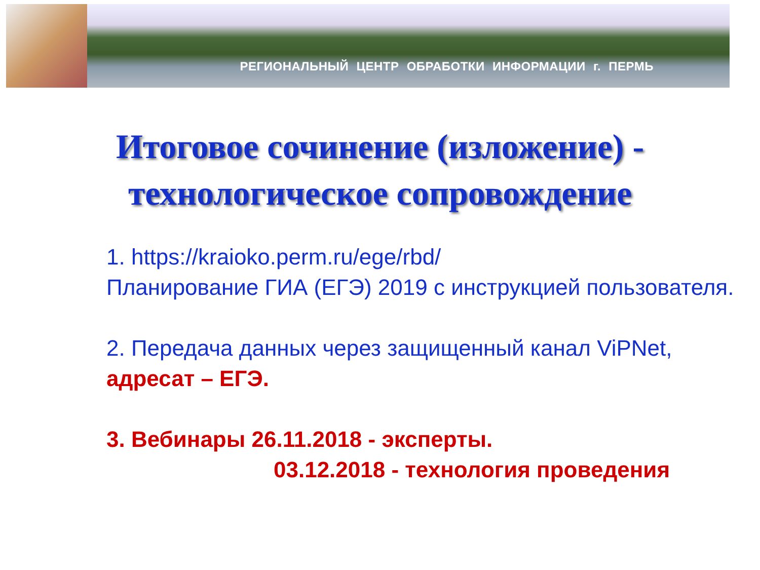РЕГИОНАЛЬНЫЙ ЦЕНТР ОБРАБОТКИ ИНФОРМАЦИИ г. ПЕРМЬ
Итоговое сочинение (изложение) -
технологическое сопровождение
1. https://kraioko.perm.ru/ege/rbd/
Планирование ГИА (ЕГЭ) 2019 с инструкцией пользователя.
2. Передача данных через защищенный канал ViPNet, адресат – ЕГЭ.
3. Вебинары 26.11.2018 - эксперты.
03.12.2018 - технология проведения